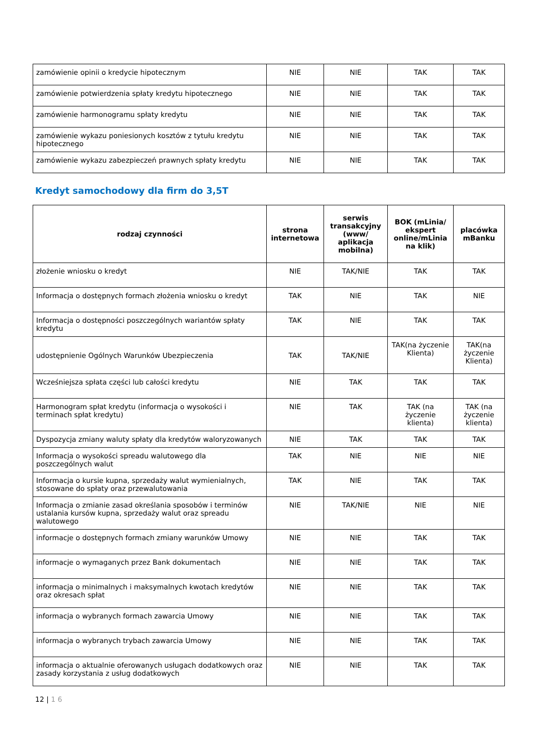| zamówienie opinii o kredycie hipotecznym | NIE | NIE | TAK | TAK |
| zamówienie potwierdzenia spłaty kredytu hipotecznego | NIE | NIE | TAK | TAK |
| zamówienie harmonogramu spłaty kredytu | NIE | NIE | TAK | TAK |
| zamówienie wykazu poniesionych kosztów z tytułu kredytu hipotecznego | NIE | NIE | TAK | TAK |
| zamówienie wykazu zabezpieczeń prawnych spłaty kredytu | NIE | NIE | TAK | TAK |
Kredyt samochodowy dla firm do 3,5T
| rodzaj czynności | strona internetowa | serwis transakcyjny (www/ aplikacja mobilna) | BOK (mLinia/ ekspert online/mLinia na klik) | placówka mBanku |
| --- | --- | --- | --- | --- |
| złożenie wniosku o kredyt | NIE | TAK/NIE | TAK | TAK |
| Informacja o dostępnych formach złożenia wniosku o kredyt | TAK | NIE | TAK | NIE |
| Informacja o dostępności poszczególnych wariantów spłaty kredytu | TAK | NIE | TAK | TAK |
| udostępnienie Ogólnych Warunków Ubezpieczenia | TAK | TAK/NIE | TAK(na życzenie Klienta) | TAK(na życzenie Klienta) |
| Wcześniejsza spłata części lub całości kredytu | NIE | TAK | TAK | TAK |
| Harmonogram spłat kredytu (informacja o wysokości i terminach spłat kredytu) | NIE | TAK | TAK (na życzenie klienta) | TAK (na życzenie klienta) |
| Dyspozycja zmiany waluty spłaty dla kredytów waloryzowanych | NIE | TAK | TAK | TAK |
| Informacja o wysokości spreadu walutowego dla poszczególnych walut | TAK | NIE | NIE | NIE |
| Informacja o kursie kupna, sprzedaży walut wymienialnych, stosowane do spłaty oraz przewalutowania | TAK | NIE | TAK | TAK |
| Informacja o zmianie zasad określania sposobów i terminów ustalania kursów kupna, sprzedaży walut oraz spreadu walutowego | NIE | TAK/NIE | NIE | NIE |
| informacje o dostępnych formach zmiany warunków Umowy | NIE | NIE | TAK | TAK |
| informacje o wymaganych przez Bank dokumentach | NIE | NIE | TAK | TAK |
| informacja o minimalnych i maksymalnych kwotach kredytów oraz okresach spłat | NIE | NIE | TAK | TAK |
| informacja o wybranych formach zawarcia Umowy | NIE | NIE | TAK | TAK |
| informacja o wybranych trybach zawarcia Umowy | NIE | NIE | TAK | TAK |
| informacja o aktualnie oferowanych usługach dodatkowych oraz zasady korzystania z usług dodatkowych | NIE | NIE | TAK | TAK |
12 | 1 6